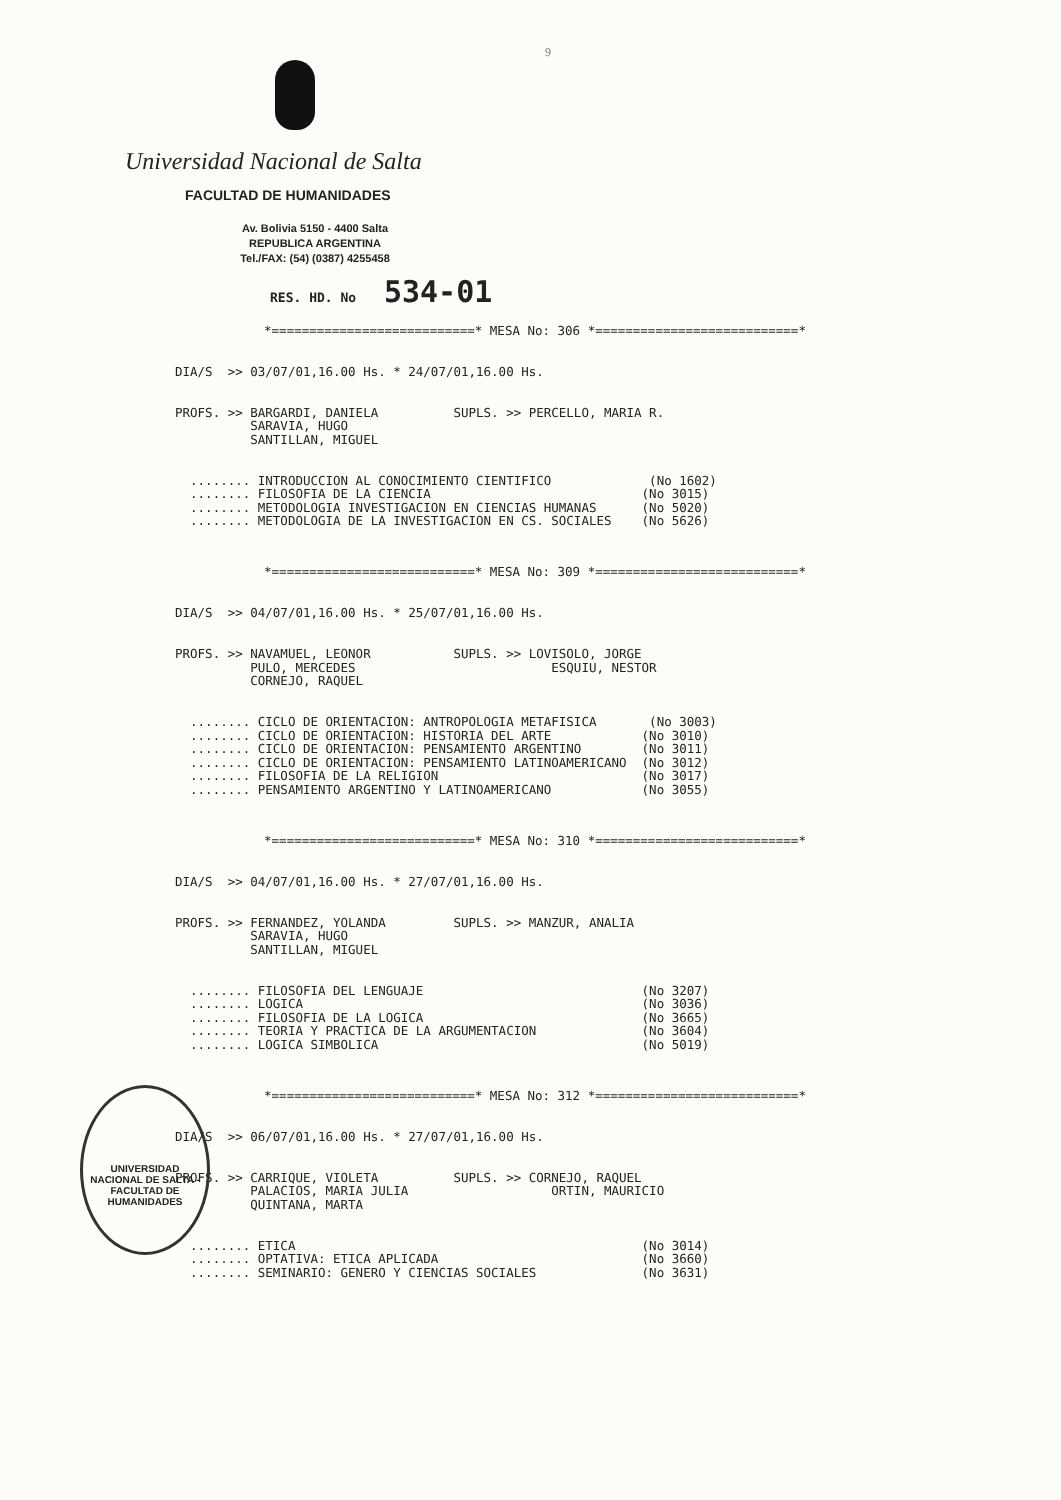9
Universidad Nacional de Salta
FACULTAD DE HUMANIDADES
Av. Bolivia 5150 - 4400 Salta
REPUBLICA ARGENTINA
Tel./FAX: (54) (0387) 4255458
RES. HD. No 534-01
*===========================* MESA No: 306 *===========================*
DIA/S >> 03/07/01,16.00 Hs. * 24/07/01,16.00 Hs.
PROFS. >> BARGARDI, DANIELA SUPLS. >> PERCELLO, MARIA R. SARAVIA, HUGO SANTILLAN, MIGUEL
........ INTRODUCCION AL CONOCIMIENTO CIENTIFICO (No 1602) ........ FILOSOFIA DE LA CIENCIA (No 3015) ........ METODOLOGIA INVESTIGACION EN CIENCIAS HUMANAS (No 5020) ........ METODOLOGIA DE LA INVESTIGACION EN CS. SOCIALES (No 5626)
*===========================* MESA No: 309 *===========================*
DIA/S >> 04/07/01,16.00 Hs. * 25/07/01,16.00 Hs.
PROFS. >> NAVAMUEL, LEONOR SUPLS. >> LOVISOLO, JORGE PULO, MERCEDES ESQUIU, NESTOR CORNEJO, RAQUEL
........ CICLO DE ORIENTACION: ANTROPOLOGIA METAFISICA (No 3003) ........ CICLO DE ORIENTACION: HISTORIA DEL ARTE (No 3010) ........ CICLO DE ORIENTACION: PENSAMIENTO ARGENTINO (No 3011) ........ CICLO DE ORIENTACION: PENSAMIENTO LATINOAMERICANO (No 3012) ........ FILOSOFIA DE LA RELIGION (No 3017) ........ PENSAMIENTO ARGENTINO Y LATINOAMERICANO (No 3055)
*===========================* MESA No: 310 *===========================*
DIA/S >> 04/07/01,16.00 Hs. * 27/07/01,16.00 Hs.
PROFS. >> FERNANDEZ, YOLANDA SUPLS. >> MANZUR, ANALIA SARAVIA, HUGO SANTILLAN, MIGUEL
........ FILOSOFIA DEL LENGUAJE (No 3207) ........ LOGICA (No 3036) ........ FILOSOFIA DE LA LOGICA (No 3665) ........ TEORIA Y PRACTICA DE LA ARGUMENTACION (No 3604) ........ LOGICA SIMBOLICA (No 5019)
*===========================* MESA No: 312 *===========================*
DIA/S >> 06/07/01,16.00 Hs. * 27/07/01,16.00 Hs.
PROFS. >> CARRIQUE, VIOLETA SUPLS. >> CORNEJO, RAQUEL PALACIOS, MARIA JULIA ORTIN, MAURICIO QUINTANA, MARTA
........ ETICA (No 3014) ........ OPTATIVA: ETICA APLICADA (No 3660) ........ SEMINARIO: GENERO Y CIENCIAS SOCIALES (No 3631)
UNIVERSIDAD NACIONAL DE SALTA - FACULTAD DE HUMANIDADES